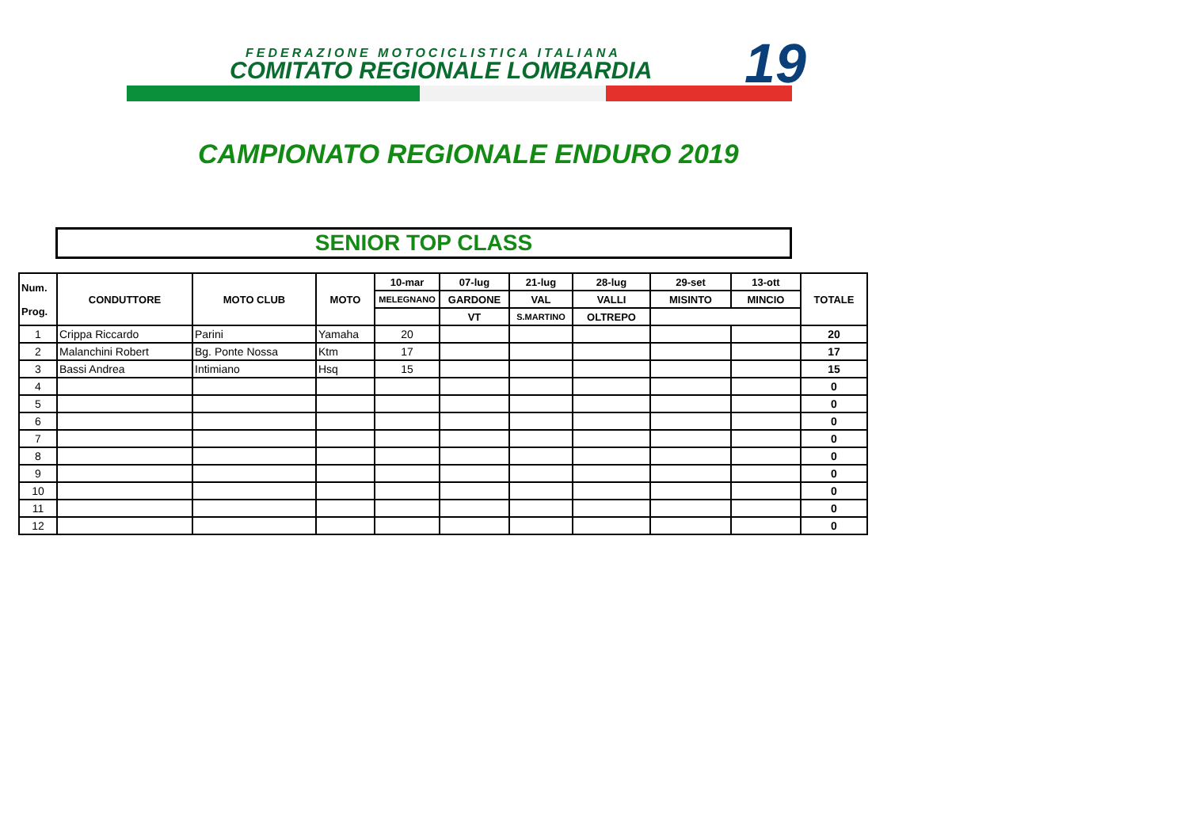FEDERAZIONE MOTOCICLISTICA ITALIANA
COMITATO REGIONALE LOMBARDIA 19
CAMPIONATO REGIONALE ENDURO 2019
SENIOR TOP CLASS
| Num. Prog. | CONDUTTORE | MOTO CLUB | MOTO | 10-mar | 07-lug | 21-lug | 28-lug | 29-set | 13-ott | TOTALE |
| --- | --- | --- | --- | --- | --- | --- | --- | --- | --- | --- |
| | | | | MELEGNANO | GARDONE | VAL | VALLI | MISINTO | MINCIO | |
| | | | | | VT | S.MARTINO | OLTREPO | | | |
| 1 | Crippa Riccardo | Parini | Yamaha | 20 | | | | | | 20 |
| 2 | Malanchini Robert | Bg. Ponte Nossa | Ktm | 17 | | | | | | 17 |
| 3 | Bassi Andrea | Intimiano | Hsq | 15 | | | | | | 15 |
| 4 | | | | | | | | | | 0 |
| 5 | | | | | | | | | | 0 |
| 6 | | | | | | | | | | 0 |
| 7 | | | | | | | | | | 0 |
| 8 | | | | | | | | | | 0 |
| 9 | | | | | | | | | | 0 |
| 10 | | | | | | | | | | 0 |
| 11 | | | | | | | | | | 0 |
| 12 | | | | | | | | | | 0 |